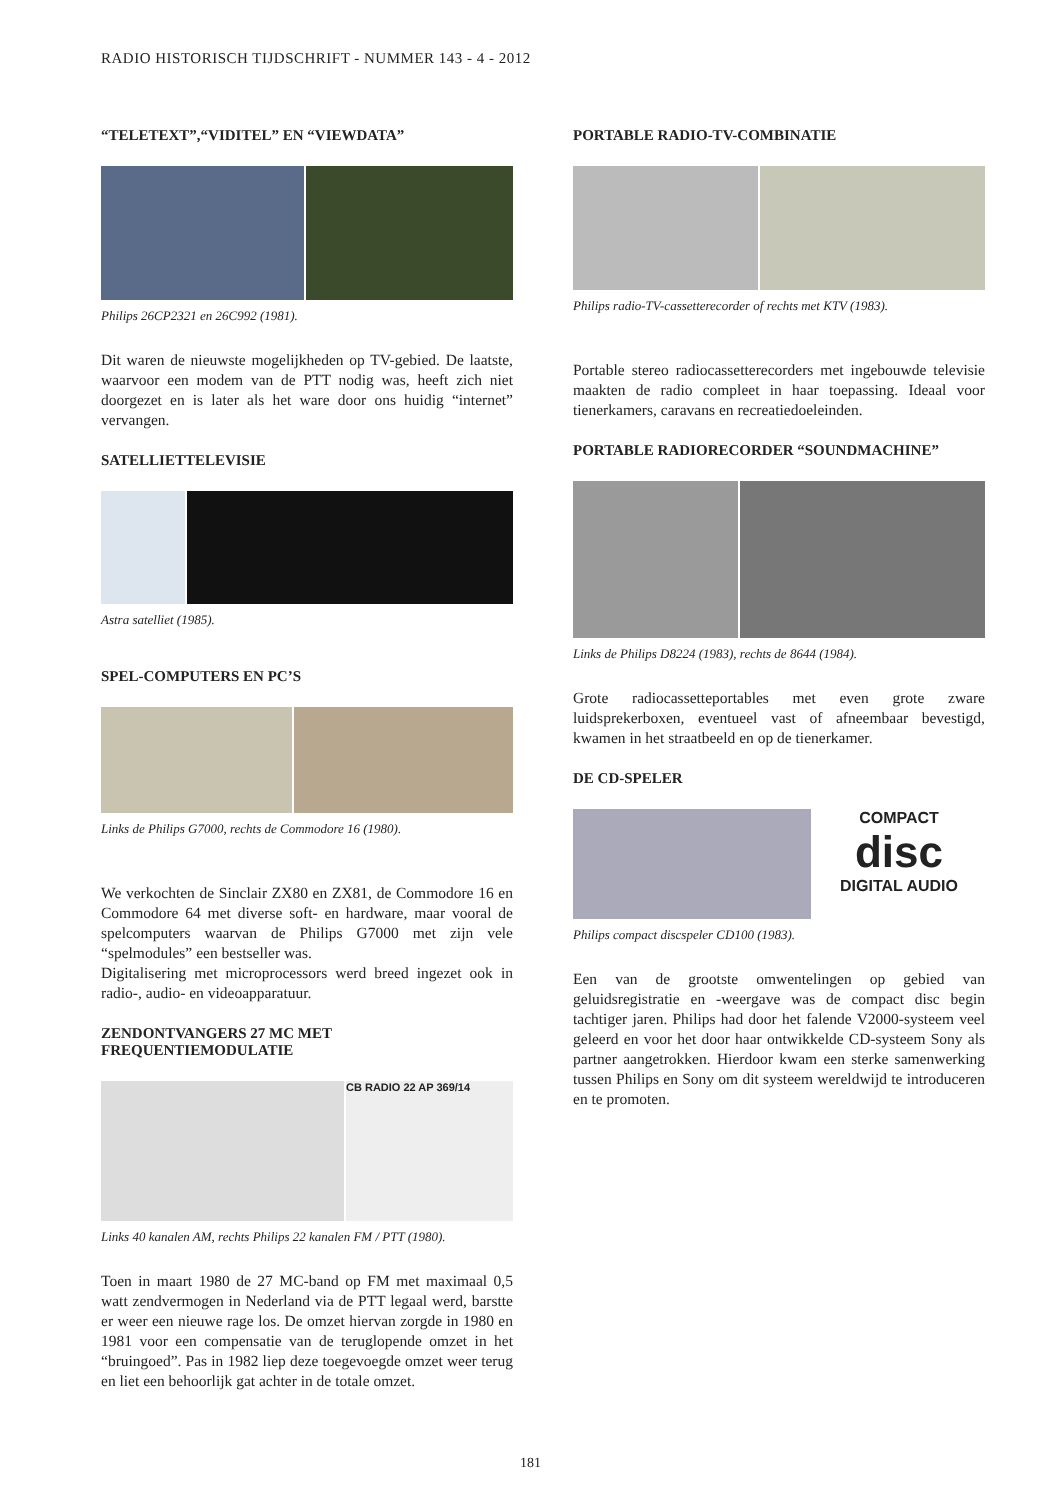RADIO HISTORISCH TIJDSCHRIFT - NUMMER 143 - 4 - 2012
“TELETEXT”,“VIDITEL” EN “VIEWDATA”
Philips 26CP2321 en 26C992 (1981).
Dit waren de nieuwste mogelijkheden op TV-gebied. De laatste, waarvoor een modem van de PTT nodig was, heeft zich niet doorgezet en is later als het ware door ons huidig “internet” vervangen.
SATELLIETTELEVISIE
Astra satelliet (1985).
SPEL-COMPUTERS EN PC’S
Links de Philips G7000, rechts de Commodore 16 (1980).
We verkochten de Sinclair ZX80 en ZX81, de Commodore 16 en Commodore 64 met diverse soft- en hardware, maar vooral de spelcomputers waarvan de Philips G7000 met zijn vele “spelmodules” een bestseller was.
Digitalisering met microprocessors werd breed ingezet ook in radio-, audio- en videoapparatuur.
ZENDONTVANGERS 27 MC MET
FREQUENTIEMODULATIE
CB RADIO 22 AP 369/14
Links 40 kanalen AM, rechts Philips 22 kanalen FM / PTT (1980).
Toen in maart 1980 de 27 MC-band op FM met maximaal 0,5 watt zendvermogen in Nederland via de PTT legaal werd, barstte er weer een nieuwe rage los. De omzet hiervan zorgde in 1980 en 1981 voor een compensatie van de teruglopende omzet in het “bruingoed”. Pas in 1982 liep deze toegevoegde omzet weer terug en liet een behoorlijk gat achter in de totale omzet.
PORTABLE RADIO-TV-COMBINATIE
Philips radio-TV-cassetterecorder of rechts met KTV (1983).
Portable stereo radiocassetterecorders met ingebouwde televisie maakten de radio compleet in haar toepassing. Ideaal voor tienerkamers, caravans en recreatiedoeleinden.
PORTABLE RADIORECORDER “SOUNDMACHINE”
Links de Philips D8224 (1983), rechts de 8644 (1984).
Grote radiocassetteportables met even grote zware luidsprekerboxen, eventueel vast of afneembaar bevestigd, kwamen in het straatbeeld en op de tienerkamer.
DE CD-SPELER
COMPACT
disc
DIGITAL AUDIO
Philips compact discspeler CD100 (1983).
Een van de grootste omwentelingen op gebied van geluidsregistratie en -weergave was de compact disc begin tachtiger jaren. Philips had door het falende V2000-systeem veel geleerd en voor het door haar ontwikkelde CD-systeem Sony als partner aangetrokken. Hierdoor kwam een sterke samenwerking tussen Philips en Sony om dit systeem wereldwijd te introduceren en te promoten.
181